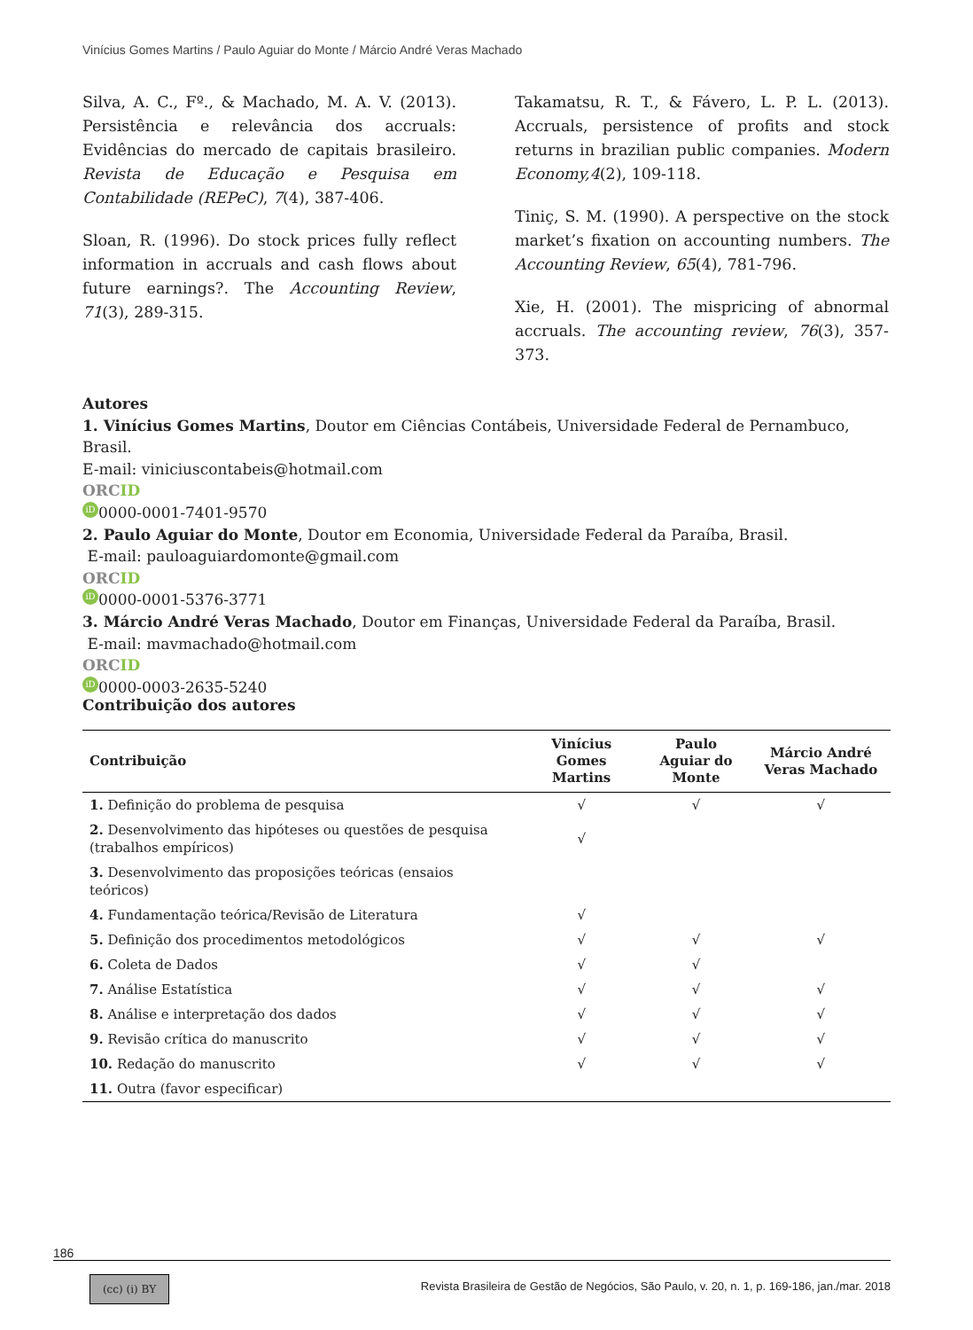Vinícius Gomes Martins / Paulo Aguiar do Monte / Márcio André Veras Machado
Silva, A. C., Fº., & Machado, M. A. V. (2013). Persistência e relevância dos accruals: Evidências do mercado de capitais brasileiro. Revista de Educação e Pesquisa em Contabilidade (REPeC), 7(4), 387-406.
Sloan, R. (1996). Do stock prices fully reflect information in accruals and cash flows about future earnings?. The Accounting Review, 71(3), 289-315.
Takamatsu, R. T., & Fávero, L. P. L. (2013). Accruals, persistence of profits and stock returns in brazilian public companies. Modern Economy,4(2), 109-118.
Tiniç, S. M. (1990). A perspective on the stock market’s fixation on accounting numbers. The Accounting Review, 65(4), 781-796.
Xie, H. (2001). The mispricing of abnormal accruals. The accounting review, 76(3), 357-373.
Autores
1. Vinícius Gomes Martins, Doutor em Ciências Contábeis, Universidade Federal de Pernambuco, Brasil.
E-mail: viniciuscontabeis@hotmail.com
ORCID
iD 0000-0001-7401-9570
2. Paulo Aguiar do Monte, Doutor em Economia, Universidade Federal da Paraíba, Brasil.
E-mail: pauloaguiardomonte@gmail.com
ORCID
iD 0000-0001-5376-3771
3. Márcio André Veras Machado, Doutor em Finanças, Universidade Federal da Paraíba, Brasil.
E-mail: mavmachado@hotmail.com
ORCID
iD 0000-0003-2635-5240
Contribuição dos autores
| Contribuição | Vinícius Gomes Martins | Paulo Aguiar do Monte | Márcio André Veras Machado |
| --- | --- | --- | --- |
| 1. Definição do problema de pesquisa | √ | √ | √ |
| 2. Desenvolvimento das hipóteses ou questões de pesquisa (trabalhos empíricos) | √ | | |
| 3. Desenvolvimento das proposições teóricas (ensaios teóricos) | | | |
| 4. Fundamentação teórica/Revisão de Literatura | √ | | |
| 5. Definição dos procedimentos metodológicos | √ | √ | √ |
| 6. Coleta de Dados | √ | √ | |
| 7. Análise Estatística | √ | √ | √ |
| 8. Análise e interpretação dos dados | √ | √ | √ |
| 9. Revisão crítica do manuscrito | √ | √ | √ |
| 10. Redação do manuscrito | √ | √ | √ |
| 11. Outra (favor especificar) | | | |
186
(cc) (i) BY
Revista Brasileira de Gestão de Negócios, São Paulo, v. 20, n. 1, p. 169-186, jan./mar. 2018